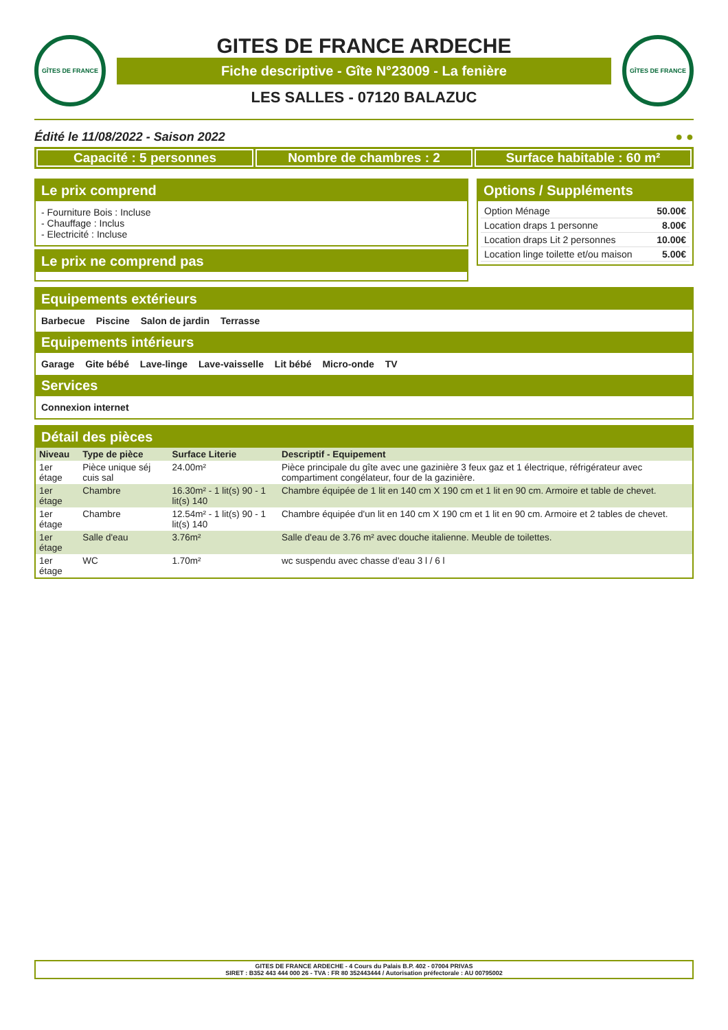GÎTES DE FRANCE
GITES DE FRANCE ARDECHE
Fiche descriptive - Gîte N°23009 - La fenière
LES SALLES - 07120 BALAZUC
GÎTES DE FRANCE
Édité le 11/08/2022 - Saison 2022 ● ●
Capacité : 5 personnes Nombre de chambres : 2 Surface habitable : 60 m²
Le prix comprend
- Fourniture Bois : Incluse
- Chauffage : Inclus
- Electricité : Incluse
Le prix ne comprend pas
Options / Suppléments
| Option Ménage | 50.00€ |
| Location draps 1 personne | 8.00€ |
| Location draps Lit 2 personnes | 10.00€ |
| Location linge toilette et/ou maison | 5.00€ |
Equipements extérieurs
Barbecue Piscine Salon de jardin Terrasse
Equipements intérieurs
Garage Gite bébé Lave-linge Lave-vaisselle Lit bébé Micro-onde TV
Services
Connexion internet
Détail des pièces
| Niveau | Type de pièce | Surface Literie | Descriptif - Equipement |
| --- | --- | --- | --- |
| 1er étage | Pièce unique séj cuis sal | 24.00m² | Pièce principale du gîte avec une gazinière 3 feux gaz et 1 électrique, réfrigérateur avec compartiment congélateur, four de la gazinière. |
| 1er étage | Chambre | 16.30m² - 1 lit(s) 90 - 1 lit(s) 140 | Chambre équipée de 1 lit en 140 cm X 190 cm et 1 lit en 90 cm. Armoire et table de chevet. |
| 1er étage | Chambre | 12.54m² - 1 lit(s) 90 - 1 lit(s) 140 | Chambre équipée d'un lit en 140 cm X 190 cm et 1 lit en 90 cm. Armoire et 2 tables de chevet. |
| 1er étage | Salle d'eau | 3.76m² | Salle d'eau de 3.76 m² avec douche italienne. Meuble de toilettes. |
| 1er étage | WC | 1.70m² | wc suspendu avec chasse d'eau 3 l / 6 l |
GITES DE FRANCE ARDECHE - 4 Cours du Palais B.P. 402 - 07004 PRIVAS
SIRET : B352 443 444 000 26 - TVA : FR 80 352443444 / Autorisation préfectorale : AU 00795002